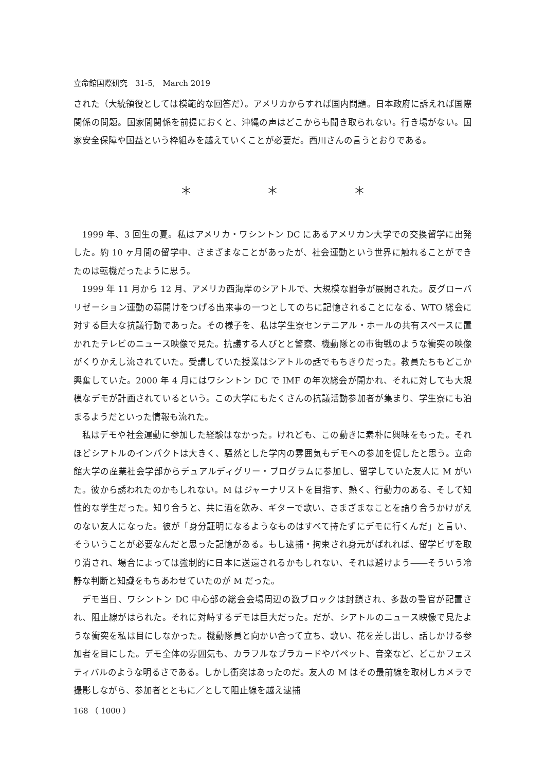立命館国際研究　31-5,　March 2019
された（大統領役としては模範的な回答だ）。アメリカからすれば国内問題。日本政府に訴えれば国際関係の問題。国家間関係を前提におくと、沖縄の声はどこからも聞き取られない。行き場がない。国家安全保障や国益という枠組みを越えていくことが必要だ。西川さんの言うとおりである。
＊ ＊ ＊
1999 年、3 回生の夏。私はアメリカ・ワシントン DC にあるアメリカン大学での交換留学に出発した。約 10 ヶ月間の留学中、さまざまなことがあったが、社会運動という世界に触れることができたのは転機だったように思う。
1999 年 11 月から 12 月、アメリカ西海岸のシアトルで、大規模な闘争が展開された。反グローバリゼーション運動の幕開けをつげる出来事の一つとしてのちに記憶されることになる、WTO 総会に対する巨大な抗議行動であった。その様子を、私は学生寮センテニアル・ホールの共有スペースに置かれたテレビのニュース映像で見た。抗議する人びとと警察、機動隊との市街戦のような衝突の映像がくりかえし流されていた。受講していた授業はシアトルの話でもちきりだった。教員たちもどこか興奮していた。2000 年 4 月にはワシントン DC で IMF の年次総会が開かれ、それに対しても大規模なデモが計画されているという。この大学にもたくさんの抗議活動参加者が集まり、学生寮にも泊まるようだといった情報も流れた。
私はデモや社会運動に参加した経験はなかった。けれども、この動きに素朴に興味をもった。それほどシアトルのインパクトは大きく、騒然とした学内の雰囲気もデモへの参加を促したと思う。立命館大学の産業社会学部からデュアルディグリー・プログラムに参加し、留学していた友人に M がいた。彼から誘われたのかもしれない。M はジャーナリストを目指す、熱く、行動力のある、そして知性的な学生だった。知り合うと、共に酒を飲み、ギターで歌い、さまざまなことを語り合うかけがえのない友人になった。彼が「身分証明になるようなものはすべて持たずにデモに行くんだ」と言い、そういうことが必要なんだと思った記憶がある。もし逮捕・拘束され身元がばれれば、留学ビザを取り消され、場合によっては強制的に日本に送還されるかもしれない、それは避けよう――そういう冷静な判断と知識をもちあわせていたのが M だった。
デモ当日、ワシントン DC 中心部の総会会場周辺の数ブロックは封鎖され、多数の警官が配置され、阻止線がはられた。それに対峙するデモは巨大だった。だが、シアトルのニュース映像で見たような衝突を私は目にしなかった。機動隊員と向かい合って立ち、歌い、花を差し出し、話しかける参加者を目にした。デモ全体の雰囲気も、カラフルなプラカードやパペット、音楽など、どこかフェスティバルのような明るさである。しかし衝突はあったのだ。友人の M はその最前線を取材しカメラで撮影しながら、参加者とともに／として阻止線を越え逮捕
168 （ 1000 ）